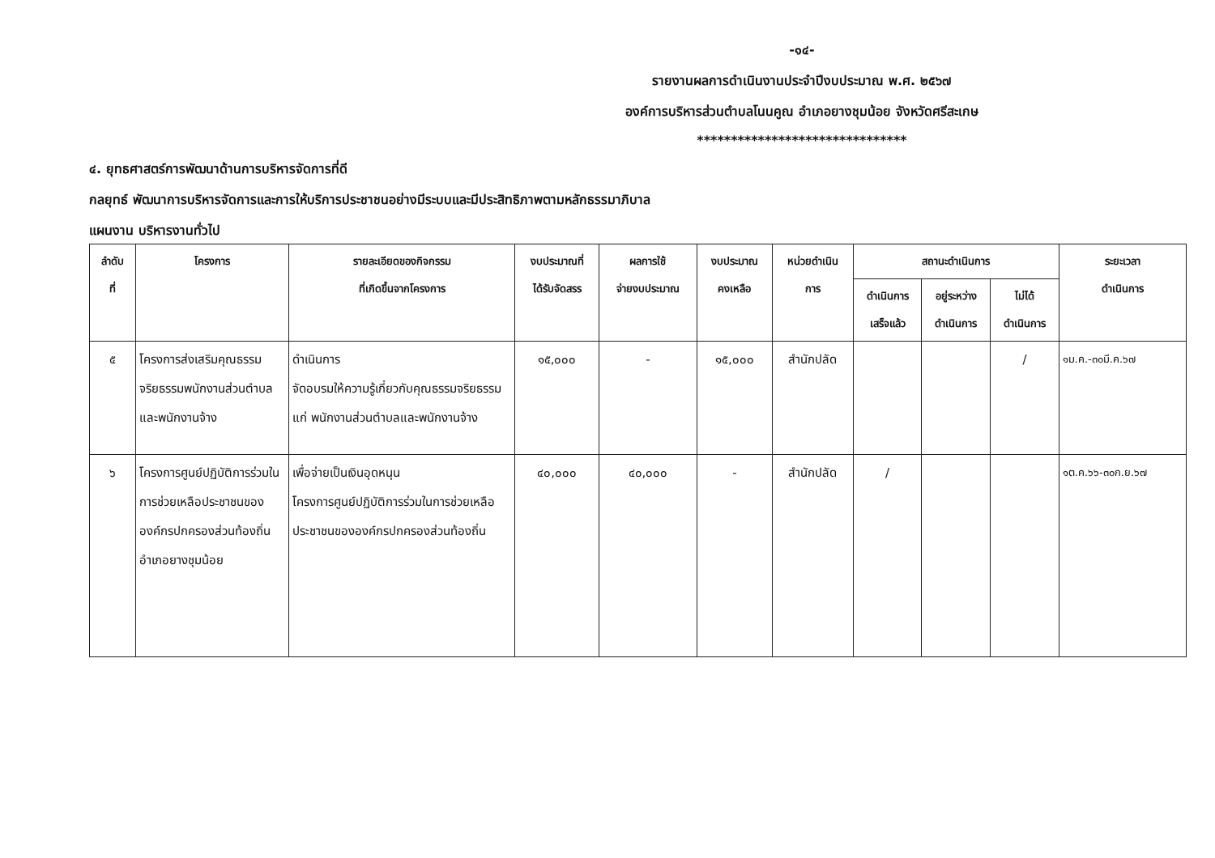-๑๔-
รายงานผลการดำเนินงานประจำปีงบประมาณ พ.ศ. ๒๕๖๗
องค์การบริหารส่วนตำบลโนนคูณ อำเภอยางชุมน้อย จังหวัดศรีสะเกษ
*******************************
๔. ยุทธศาสตร์การพัฒนาด้านการบริหารจัดการที่ดี
กลยุทธ์ พัฒนาการบริหารจัดการและการให้บริการประชาชนอย่างมีระบบและมีประสิทธิภาพตามหลักธรรมาภิบาล
แผนงาน บริหารงานทั่วไป
| ลำดับ ที่ | โครงการ | รายละเอียดของกิจกรรม ที่เกิดขึ้นจากโครงการ | งบประมาณที่ ได้รับจัดสรร | ผลการใช้ จ่ายงบประมาณ | งบประมาณ คงเหลือ | หน่วยดำเนิน การ | สถานะดำเนินการ | | | ระยะเวลา ดำเนินการ |
| --- | --- | --- | --- | --- | --- | --- | --- | --- | --- | --- |
| | | | | | | | ดำเนินการ เสร็จแล้ว | อยู่ระหว่าง ดำเนินการ | ไม่ได้ ดำเนินการ | |
| ๕ | โครงการส่งเสริมคุณธรรมจริยธรรมพนักงานส่วนตำบลและพนักงานจ้าง | ดำเนินการ จัดอบรมให้ความรู้เกี่ยวกับคุณธรรมจริยธรรมแก่ พนักงานส่วนตำบลและพนักงานจ้าง | ๑๕,๐๐๐ | - | ๑๕,๐๐๐ | สำนักปลัด | | | / | ๑ม.ค.-๓๐มี.ค.๖๗ |
| ๖ | โครงการศูนย์ปฏิบัติการร่วมในการช่วยเหลือประชาชนขององค์กรปกครองส่วนท้องถิ่นอำเภอยางชุมน้อย | เพื่อจ่ายเป็นเงินอุดหนุน โครงการศูนย์ปฏิบัติการร่วมในการช่วยเหลือประชาชนขององค์กรปกครองส่วนท้องถิ่น | ๔๐,๐๐๐ | ๔๐,๐๐๐ | - | สำนักปลัด | / | | | ๑ต.ค.๖๖-๓๐ก.ย.๖๗ |